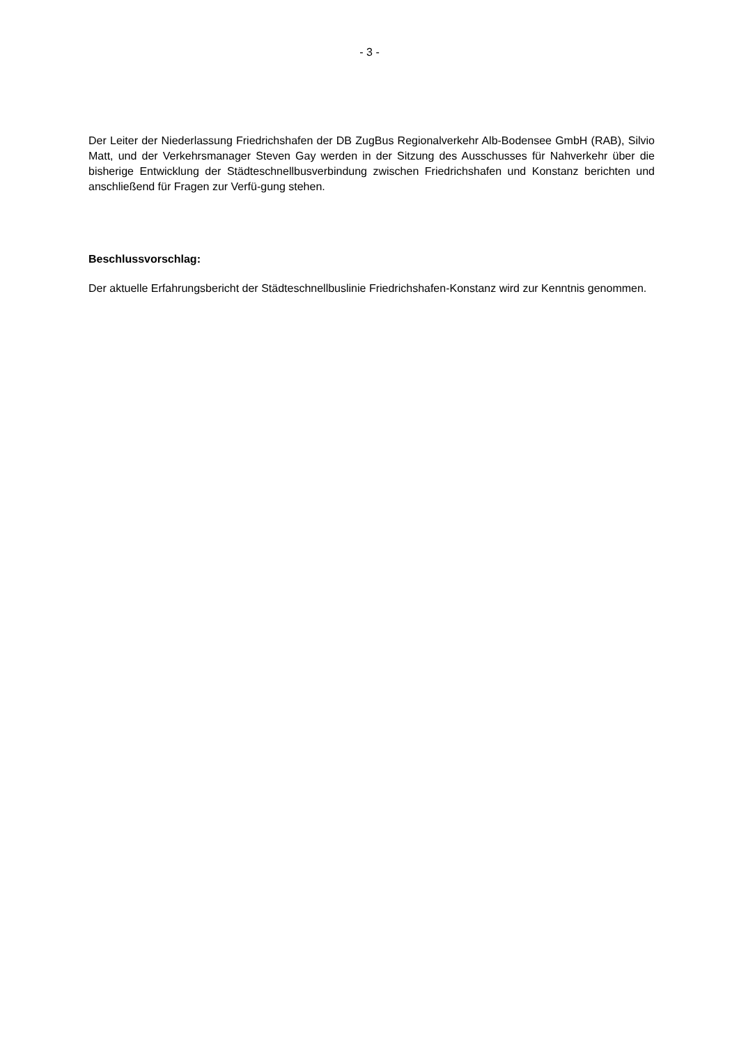- 3 -
Der Leiter der Niederlassung Friedrichshafen der DB ZugBus Regionalverkehr Alb-Bodensee GmbH (RAB), Silvio Matt, und der Verkehrsmanager Steven Gay werden in der Sitzung des Ausschusses für Nahverkehr über die bisherige Entwicklung der Städteschnellbusverbindung zwischen Friedrichshafen und Konstanz berichten und anschließend für Fragen zur Verfü-gung stehen.
Beschlussvorschlag:
Der aktuelle Erfahrungsbericht der Städteschnellbuslinie Friedrichshafen-Konstanz wird zur Kenntnis genommen.